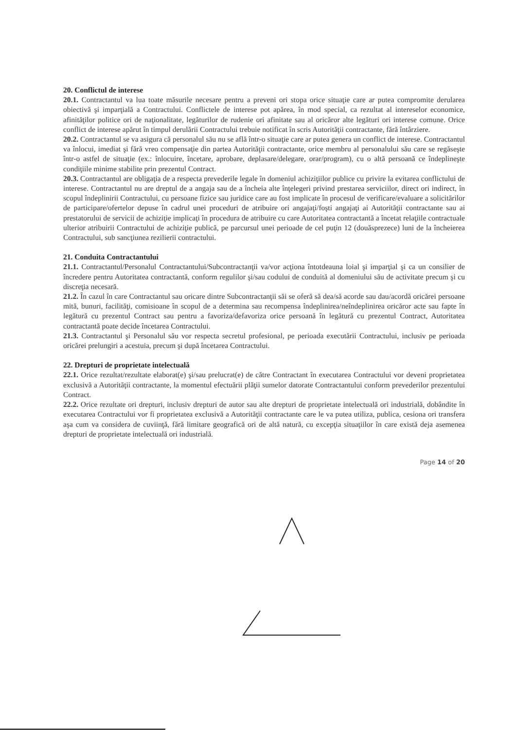20. Conflictul de interese
20.1. Contractantul va lua toate măsurile necesare pentru a preveni ori stopa orice situaţie care ar putea compromite derularea obiectivă şi imparţială a Contractului. Conflictele de interese pot apărea, în mod special, ca rezultat al intereselor economice, afinităţilor politice ori de naţionalitate, legăturilor de rudenie ori afinitate sau al oricăror alte legături ori interese comune. Orice conflict de interese apărut în timpul derulării Contractului trebuie notificat în scris Autorităţii contractante, fără întârziere.
20.2. Contractantul se va asigura că personalul său nu se află într-o situaţie care ar putea genera un conflict de interese. Contractantul va înlocui, imediat şi fără vreo compensaţie din partea Autorităţii contractante, orice membru al personalului său care se regăseşte într-o astfel de situaţie (ex.: înlocuire, încetare, aprobare, deplasare/delegare, orar/program), cu o altă persoană ce îndeplineşte condiţiile minime stabilite prin prezentul Contract.
20.3. Contractantul are obligaţia de a respecta prevederile legale în domeniul achiziţiilor publice cu privire la evitarea conflictului de interese. Contractantul nu are dreptul de a angaja sau de a încheia alte înţelegeri privind prestarea serviciilor, direct ori indirect, în scopul îndeplinirii Contractului, cu persoane fizice sau juridice care au fost implicate în procesul de verificare/evaluare a solicitărilor de participare/ofertelor depuse în cadrul unei proceduri de atribuire ori angajaţi/foşti angajaţi ai Autorităţii contractante sau ai prestatorului de servicii de achiziţie implicaţi în procedura de atribuire cu care Autoritatea contractantă a încetat relaţiile contractuale ulterior atribuirii Contractului de achiziţie publică, pe parcursul unei perioade de cel puţin 12 (douăsprezece) luni de la încheierea Contractului, sub sancţiunea rezilierii contractului.
21. Conduita Contractantului
21.1. Contractantul/Personalul Contractantului/Subcontractanţii va/vor acţiona întotdeauna loial şi imparţial şi ca un consilier de încredere pentru Autoritatea contractantă, conform regulilor şi/sau codului de conduită al domeniului său de activitate precum şi cu discreţia necesară.
21.2. În cazul în care Contractantul sau oricare dintre Subcontractanţii săi se oferă să dea/să acorde sau dau/acordă oricărei persoane mită, bunuri, facilităţi, comisioane în scopul de a determina sau recompensa îndeplinirea/neîndeplinirea oricăror acte sau fapte în legătură cu prezentul Contract sau pentru a favoriza/defavoriza orice persoană în legătură cu prezentul Contract, Autoritatea contractantă poate decide încetarea Contractului.
21.3. Contractantul şi Personalul său vor respecta secretul profesional, pe perioada executării Contractului, inclusiv pe perioada oricărei prelungiri a acestuia, precum şi după încetarea Contractului.
22. Drepturi de proprietate intelectuală
22.1. Orice rezultat/rezultate elaborat(e) şi/sau prelucrat(e) de către Contractant în executarea Contractului vor deveni proprietatea exclusivă a Autorităţii contractante, la momentul efectuării plăţii sumelor datorate Contractantului conform prevederilor prezentului Contract.
22.2. Orice rezultate ori drepturi, inclusiv drepturi de autor sau alte drepturi de proprietate intelectuală ori industrială, dobândite în executarea Contractului vor fi proprietatea exclusivă a Autorităţii contractante care le va putea utiliza, publica, cesiona ori transfera aşa cum va considera de cuviinţă, fără limitare geografică ori de altă natură, cu excepţia situaţiilor în care există deja asemenea drepturi de proprietate intelectuală ori industrială.
Page 14 of 20